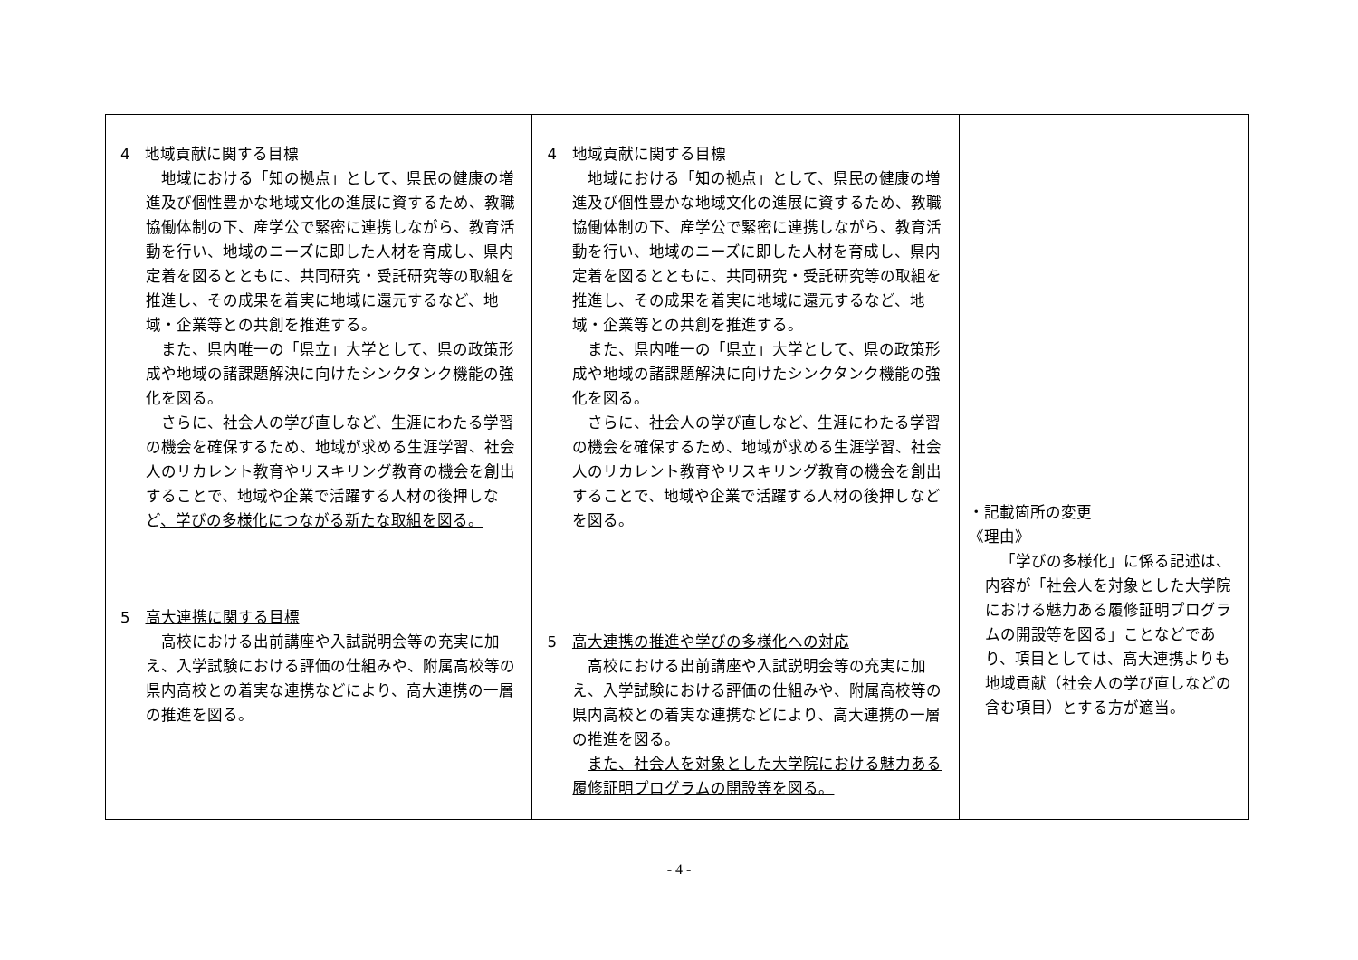| 4 地域貢献に関する目標 地域における「知の拠点」として、県民の健康の増進及び個性豊かな地域文化の進展に資するため、教職協働体制の下、産学公で緊密に連携しながら、教育活動を行い、地域のニーズに即した人材を育成し、県内定着を図るとともに、共同研究・受託研究等の取組を推進し、その成果を着実に地域に還元するなど、地域・企業等との共創を推進する。 また、県内唯一の「県立」大学として、県の政策形成や地域の諸課題解決に向けたシンクタンク機能の強化を図る。 さらに、社会人の学び直しなど、生涯にわたる学習の機会を確保するため、地域が求める生涯学習、社会人のリカレント教育やリスキリング教育の機会を創出することで、地域や企業で活躍する人材の後押しなど 、学びの多様化につながる新たな取組を図る。 5 高大連携に関する目標 高校における出前講座や入試説明会等の充実に加え、入学試験における評価の仕組みや、附属高校等の県内高校との着実な連携などにより、高大連携の一層の推進を図る。 | 4 地域貢献に関する目標 地域における「知の拠点」として、県民の健康の増進及び個性豊かな地域文化の進展に資するため、教職協働体制の下、産学公で緊密に連携しながら、教育活動を行い、地域のニーズに即した人材を育成し、県内定着を図るとともに、共同研究・受託研究等の取組を推進し、その成果を着実に地域に還元するなど、地域・企業等との共創を推進する。 また、県内唯一の「県立」大学として、県の政策形成や地域の諸課題解決に向けたシンクタンク機能の強化を図る。 さらに、社会人の学び直しなど、生涯にわたる学習の機会を確保するため、地域が求める生涯学習、社会人のリカレント教育やリスキリング教育の機会を創出することで、地域や企業で活躍する人材の後押しなどを図る。 5 高大連携の推進や学びの多様化への対応 高校における出前講座や入試説明会等の充実に加え、入学試験における評価の仕組みや、附属高校等の県内高校との着実な連携などにより、高大連携の一層の推進を図る。 また、社会人を対象とした大学院における魅力ある履修証明プログラムの開設等を図る。 | ・記載箇所の変更 《理由》 「学びの多様化」に係る記述は、内容が「社会人を対象とした大学院における魅力ある履修証明プログラムの開設等を図る」ことなどであり、項目としては、高大連携よりも地域貢献（社会人の学び直しなどの含む項目）とする方が適当。 |
- 4 -